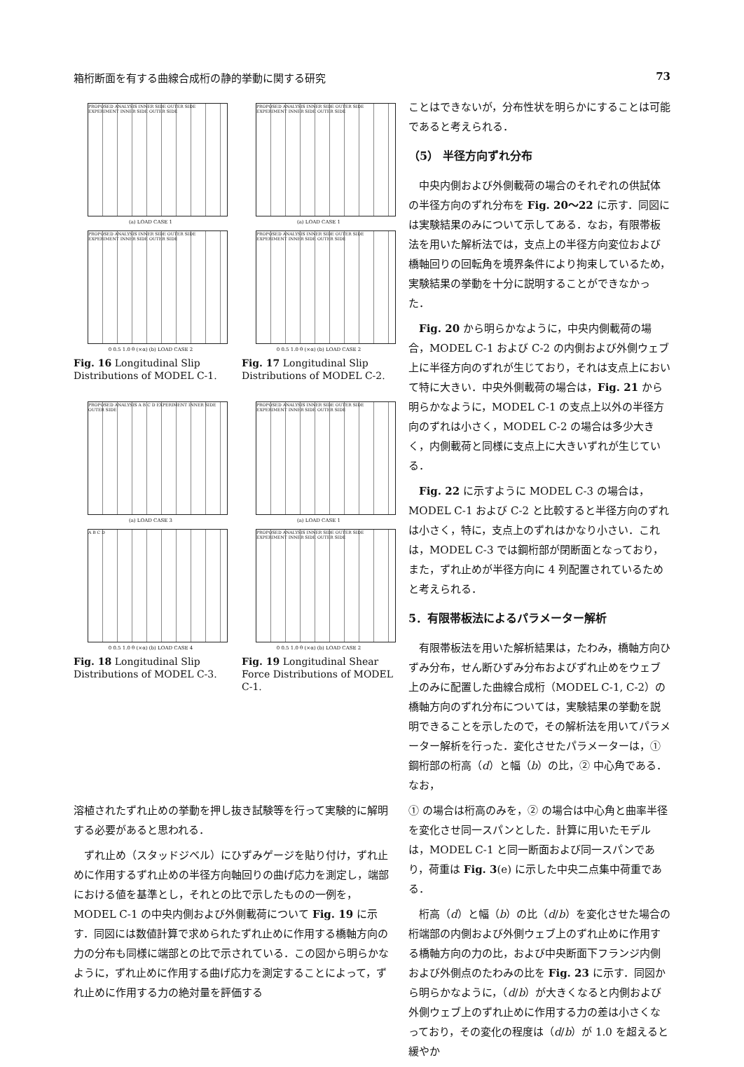箱桁断面を有する曲線合成桁の静的挙動に関する研究 73
PROPOSED ANALYSIS INNER SIDE OUTER SIDE EXPERIMENT INNER SIDE OUTER SIDE
(a) LOAD CASE 1
PROPOSED ANALYSIS INNER SIDE OUTER SIDE EXPERIMENT INNER SIDE OUTER SIDE
0 0.5 1.0 θ (×α) (b) LOAD CASE 2
Fig. 16 Longitudinal Slip Distributions of MODEL C-1.
PROPOSED ANALYSIS INNER SIDE OUTER SIDE EXPERIMENT INNER SIDE OUTER SIDE
(a) LOAD CASE 1
PROPOSED ANALYSIS INNER SIDE OUTER SIDE EXPERIMENT INNER SIDE OUTER SIDE
0 0.5 1.0 θ (×α) (b) LOAD CASE 2
Fig. 17 Longitudinal Slip Distributions of MODEL C-2.
PROPOSED ANALYSIS A B C D EXPERIMENT INNER SIDE OUTER SIDE
(a) LOAD CASE 3
A B C D
0 0.5 1.0 θ (×α) (b) LOAD CASE 4
Fig. 18 Longitudinal Slip Distributions of MODEL C-3.
PROPOSED ANALYSIS INNER SIDE OUTER SIDE EXPERIMENT INNER SIDE OUTER SIDE
(a) LOAD CASE 1
PROPOSED ANALYSIS INNER SIDE OUTER SIDE EXPERIMENT INNER SIDE OUTER SIDE
0 0.5 1.0 θ (×α) (b) LOAD CASE 2
Fig. 19 Longitudinal Shear Force Distributions of MODEL C-1.
ことはできないが，分布性状を明らかにすることは可能であると考えられる．
（5） 半径方向ずれ分布
中央内側および外側載荷の場合のそれぞれの供試体の半径方向のずれ分布を Fig. 20～22 に示す．同図には実験結果のみについて示してある．なお，有限帯板法を用いた解析法では，支点上の半径方向変位および橋軸回りの回転角を境界条件により拘束しているため，実験結果の挙動を十分に説明することができなかった．
Fig. 20 から明らかなように，中央内側載荷の場合，MODEL C-1 および C-2 の内側および外側ウェブ上に半径方向のずれが生じており，それは支点上において特に大きい．中央外側載荷の場合は，Fig. 21 から明らかなように，MODEL C-1 の支点上以外の半径方向のずれは小さく，MODEL C-2 の場合は多少大きく，内側載荷と同様に支点上に大きいずれが生じている．
Fig. 22 に示すように MODEL C-3 の場合は，MODEL C-1 および C-2 と比較すると半径方向のずれは小さく，特に，支点上のずれはかなり小さい．これは，MODEL C-3 では鋼桁部が閉断面となっており，また，ずれ止めが半径方向に 4 列配置されているためと考えられる．
5．有限帯板法によるパラメーター解析
有限帯板法を用いた解析結果は，たわみ，橋軸方向ひずみ分布，せん断ひずみ分布およびずれ止めをウェブ上のみに配置した曲線合成桁（MODEL C-1, C-2）の橋軸方向のずれ分布については，実験結果の挙動を説明できることを示したので，その解析法を用いてパラメーター解析を行った．変化させたパラメーターは，① 鋼桁部の桁高（d）と幅（b）の比，② 中心角である．なお，
溶植されたずれ止めの挙動を押し抜き試験等を行って実験的に解明する必要があると思われる．
ずれ止め（スタッドジベル）にひずみゲージを貼り付け，ずれ止めに作用するずれ止めの半径方向軸回りの曲げ応力を測定し，端部における値を基準とし，それとの比で示したものの一例を，MODEL C-1 の中央内側および外側載荷について Fig. 19 に示す．同図には数値計算で求められたずれ止めに作用する橋軸方向の力の分布も同様に端部との比で示されている．この図から明らかなように，ずれ止めに作用する曲げ応力を測定することによって，ずれ止めに作用する力の絶対量を評価する
① の場合は桁高のみを，② の場合は中心角と曲率半径を変化させ同一スパンとした．計算に用いたモデルは，MODEL C-1 と同一断面および同一スパンであり，荷重は Fig. 3(e) に示した中央二点集中荷重である．
桁高（d）と幅（b）の比（d/b）を変化させた場合の桁端部の内側および外側ウェブ上のずれ止めに作用する橋軸方向の力の比，および中央断面下フランジ内側および外側点のたわみの比を Fig. 23 に示す．同図から明らかなように，（d/b）が大きくなると内側および外側ウェブ上のずれ止めに作用する力の差は小さくなっており，その変化の程度は（d/b）が 1.0 を超えると緩やか